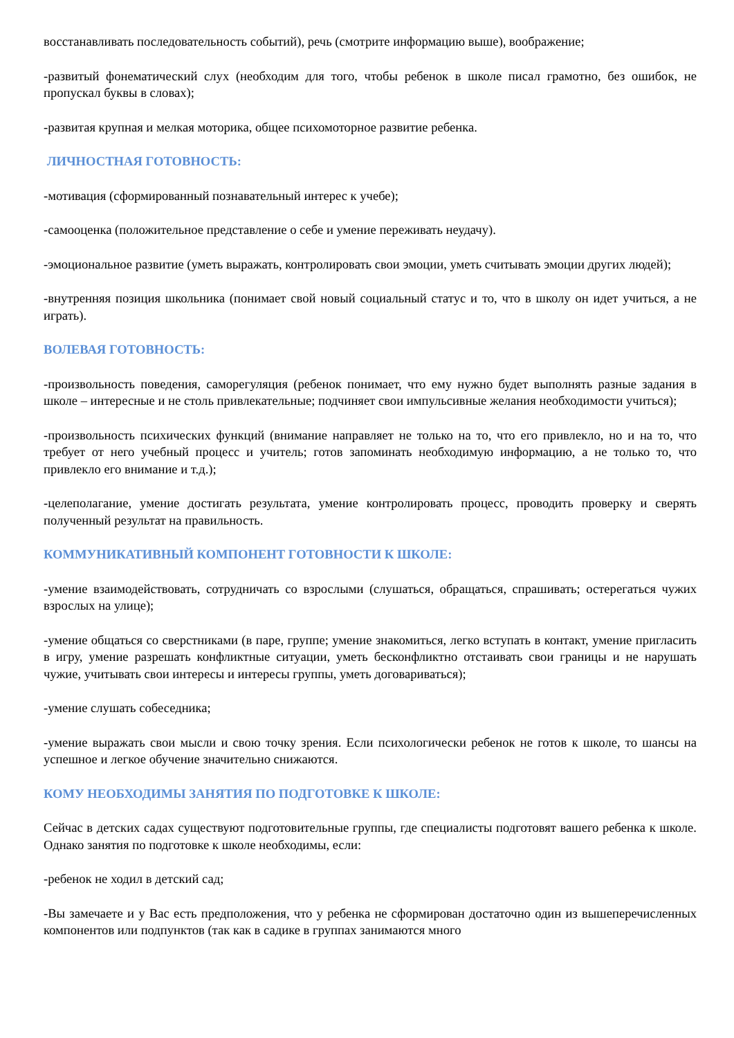восстанавливать последовательность событий), речь (смотрите информацию выше), воображение;
-развитый фонематический слух (необходим для того, чтобы ребенок в школе писал грамотно, без ошибок, не пропускал буквы в словах);
-развитая крупная и мелкая моторика, общее психомоторное развитие ребенка.
ЛИЧНОСТНАЯ ГОТОВНОСТЬ:
-мотивация (сформированный познавательный интерес к учебе);
-самооценка (положительное представление о себе и умение переживать неудачу).
-эмоциональное развитие (уметь выражать, контролировать свои эмоции, уметь считывать эмоции других людей);
-внутренняя позиция школьника (понимает свой новый социальный статус и то, что в школу он идет учиться, а не играть).
ВОЛЕВАЯ ГОТОВНОСТЬ:
-произвольность поведения, саморегуляция (ребенок понимает, что ему нужно будет выполнять разные задания в школе – интересные и не столь привлекательные; подчиняет свои импульсивные желания необходимости учиться);
-произвольность психических функций (внимание направляет не только на то, что его привлекло, но и на то, что требует от него учебный процесс и учитель; готов запоминать необходимую информацию, а не только то, что привлекло его внимание и т.д.);
-целеполагание, умение достигать результата, умение контролировать процесс, проводить проверку и сверять полученный результат на правильность.
КОММУНИКАТИВНЫЙ КОМПОНЕНТ ГОТОВНОСТИ К ШКОЛЕ:
-умение взаимодействовать, сотрудничать со взрослыми (слушаться, обращаться, спрашивать; остерегаться чужих взрослых на улице);
-умение общаться со сверстниками (в паре, группе; умение знакомиться, легко вступать в контакт, умение пригласить в игру, умение разрешать конфликтные ситуации, уметь бесконфликтно отстаивать свои границы и не нарушать чужие, учитывать свои интересы и интересы группы, уметь договариваться);
-умение слушать собеседника;
-умение выражать свои мысли и свою точку зрения. Если психологически ребенок не готов к школе, то шансы на успешное и легкое обучение значительно снижаются.
КОМУ НЕОБХОДИМЫ ЗАНЯТИЯ ПО ПОДГОТОВКЕ К ШКОЛЕ:
Сейчас в детских садах существуют подготовительные группы, где специалисты подготовят вашего ребенка к школе. Однако занятия по подготовке к школе необходимы, если:
-ребенок не ходил в детский сад;
-Вы замечаете и у Вас есть предположения, что у ребенка не сформирован достаточно один из вышеперечисленных компонентов или подпунктов (так как в садике в группах занимаются много